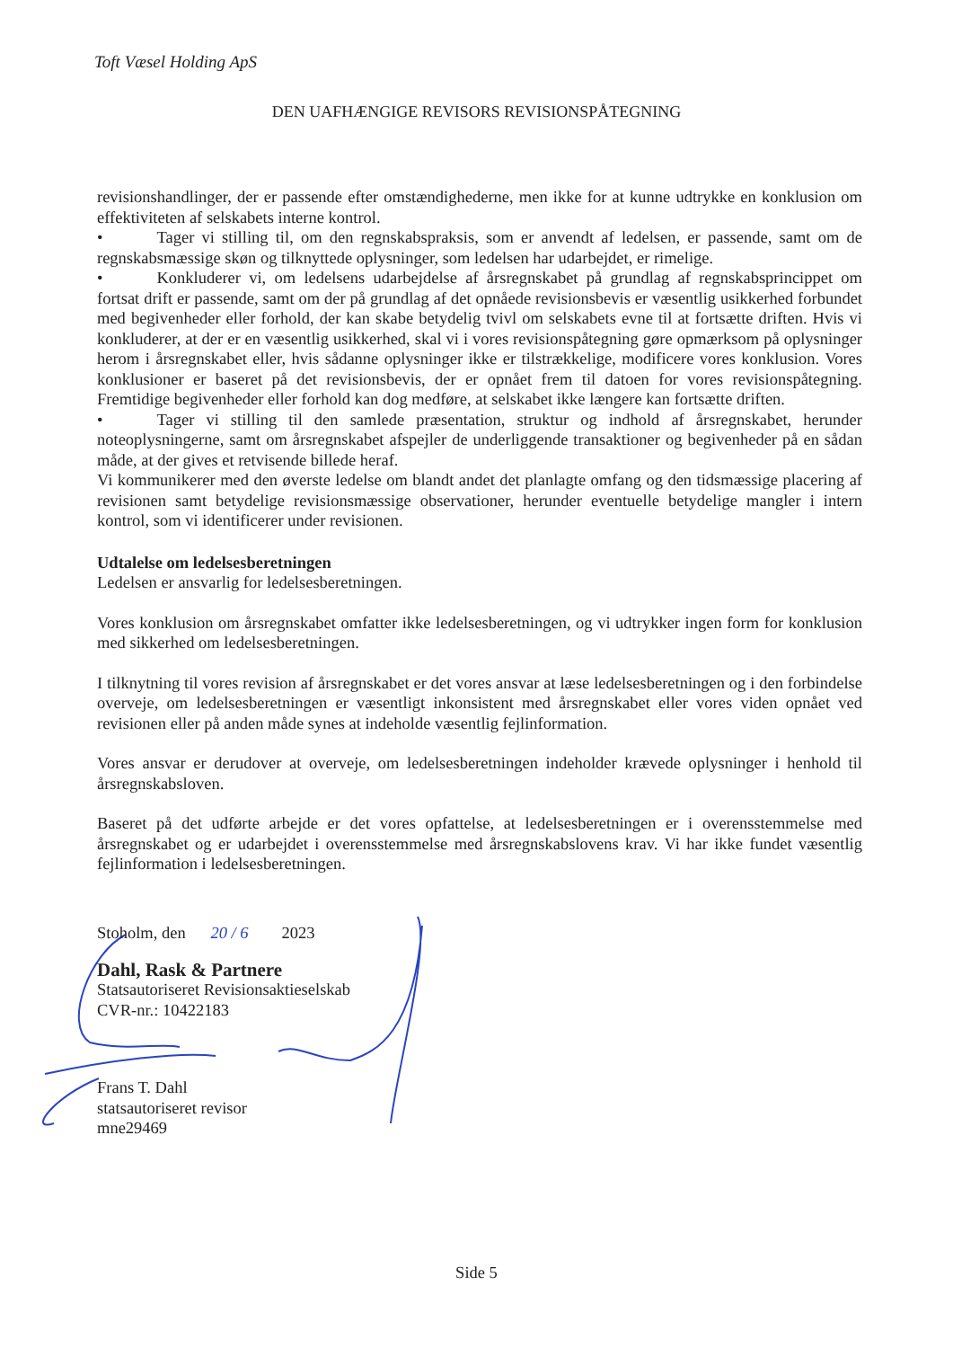Toft Væsel Holding ApS
DEN UAFHÆNGIGE REVISORS REVISIONSPÅTEGNING
revisionshandlinger, der er passende efter omstændighederne, men ikke for at kunne udtrykke en konklusion om effektiviteten af selskabets interne kontrol.
• Tager vi stilling til, om den regnskabspraksis, som er anvendt af ledelsen, er passende, samt om de regnskabsmæssige skøn og tilknyttede oplysninger, som ledelsen har udarbejdet, er rimelige.
• Konkluderer vi, om ledelsens udarbejdelse af årsregnskabet på grundlag af regnskabsprincippet om fortsat drift er passende, samt om der på grundlag af det opnåede revisionsbevis er væsentlig usikkerhed forbundet med begivenheder eller forhold, der kan skabe betydelig tvivl om selskabets evne til at fortsætte driften. Hvis vi konkluderer, at der er en væsentlig usikkerhed, skal vi i vores revisionspåtegning gøre opmærksom på oplysninger herom i årsregnskabet eller, hvis sådanne oplysninger ikke er tilstrækkelige, modificere vores konklusion. Vores konklusioner er baseret på det revisionsbevis, der er opnået frem til datoen for vores revisionspåtegning. Fremtidige begivenheder eller forhold kan dog medføre, at selskabet ikke længere kan fortsætte driften.
• Tager vi stilling til den samlede præsentation, struktur og indhold af årsregnskabet, herunder noteoplysningerne, samt om årsregnskabet afspejler de underliggende transaktioner og begivenheder på en sådan måde, at der gives et retvisende billede heraf.
Vi kommunikerer med den øverste ledelse om blandt andet det planlagte omfang og den tidsmæssige placering af revisionen samt betydelige revisionsmæssige observationer, herunder eventuelle betydelige mangler i intern kontrol, som vi identificerer under revisionen.
Udtalelse om ledelsesberetningen
Ledelsen er ansvarlig for ledelsesberetningen.
Vores konklusion om årsregnskabet omfatter ikke ledelsesberetningen, og vi udtrykker ingen form for konklusion med sikkerhed om ledelsesberetningen.
I tilknytning til vores revision af årsregnskabet er det vores ansvar at læse ledelsesberetningen og i den forbindelse overveje, om ledelsesberetningen er væsentligt inkonsistent med årsregnskabet eller vores viden opnået ved revisionen eller på anden måde synes at indeholde væsentlig fejlinformation.
Vores ansvar er derudover at overveje, om ledelsesberetningen indeholder krævede oplysninger i henhold til årsregnskabsloven.
Baseret på det udførte arbejde er det vores opfattelse, at ledelsesberetningen er i overensstemmelse med årsregnskabet og er udarbejdet i overensstemmelse med årsregnskabslovens krav. Vi har ikke fundet væsentlig fejlinformation i ledelsesberetningen.
Stoholm, den 20 / 6 2023
Dahl, Rask & Partnere
Statsautoriseret Revisionsaktieselskab
CVR-nr.: 10422183
Frans T. Dahl
statsautoriseret revisor
mne29469
Side 5